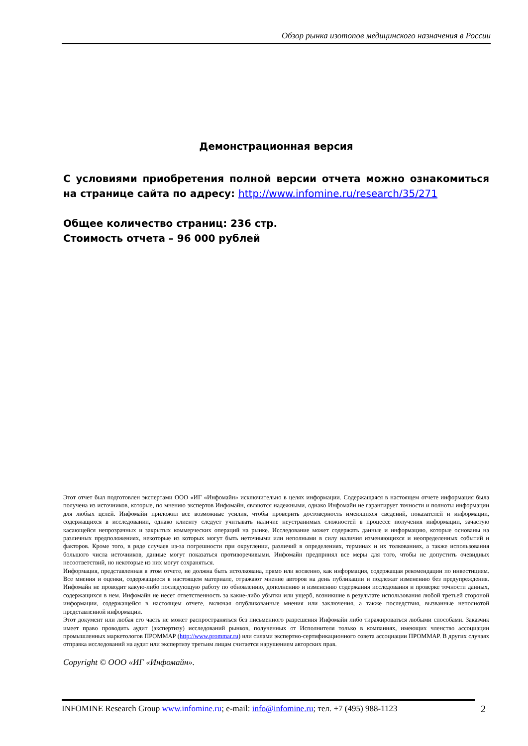Обзор рынка изотопов медицинского назначения в России
Демонстрационная версия
С условиями приобретения полной версии отчета можно ознакомиться на странице сайта по адресу: http://www.infomine.ru/research/35/271
Общее количество страниц: 236 стр.
Стоимость отчета – 96 000 рублей
Этот отчет был подготовлен экспертами ООО «ИГ «Инфомайн» исключительно в целях информации. Содержащаяся в настоящем отчете информация была получена из источников, которые, по мнению экспертов Инфомайн, являются надежными, однако Инфомайн не гарантирует точности и полноты информации для любых целей. Инфомайн приложил все возможные усилия, чтобы проверить достоверность имеющихся сведений, показателей и информации, содержащихся в исследовании, однако клиенту следует учитывать наличие неустранимых сложностей в процессе получения информации, зачастую касающейся непрозрачных и закрытых коммерческих операций на рынке. Исследование может содержать данные и информацию, которые основаны на различных предположениях, некоторые из которых могут быть неточными или неполными в силу наличия изменяющихся и неопределенных событий и факторов. Кроме того, в ряде случаев из-за погрешности при округлении, различий в определениях, терминах и их толкованиях, а также использования большого числа источников, данные могут показаться противоречивыми. Инфомайн предпринял все меры для того, чтобы не допустить очевидных несоответствий, но некоторые из них могут сохраняться.
Информация, представленная в этом отчете, не должна быть истолкована, прямо или косвенно, как информация, содержащая рекомендации по инвестициям. Все мнения и оценки, содержащиеся в настоящем материале, отражают мнение авторов на день публикации и подлежат изменению без предупреждения. Инфомайн не проводит какую-либо последующую работу по обновлению, дополнению и изменению содержания исследования и проверке точности данных, содержащихся в нем. Инфомайн не несет ответственность за какие-либо убытки или ущерб, возникшие в результате использования любой третьей стороной информации, содержащейся в настоящем отчете, включая опубликованные мнения или заключения, а также последствия, вызванные неполнотой представленной информации.
Этот документ или любая его часть не может распространяться без письменного разрешения Инфомайн либо тиражироваться любыми способами. Заказчик имеет право проводить аудит (экспертизу) исследований рынков, полученных от Исполнителя только в компаниях, имеющих членство ассоциации промышленных маркетологов ПРОММАР (http://www.prommar.ru) или силами экспертно-сертификационного совета ассоциации ПРОММАР. В других случаях отправка исследований на аудит или экспертизу третьим лицам считается нарушением авторских прав.
Copyright © ООО «ИГ «Инфомайн».
INFOMINE Research Group www.infomine.ru; e-mail: info@infomine.ru; тел. +7 (495) 988-1123
2